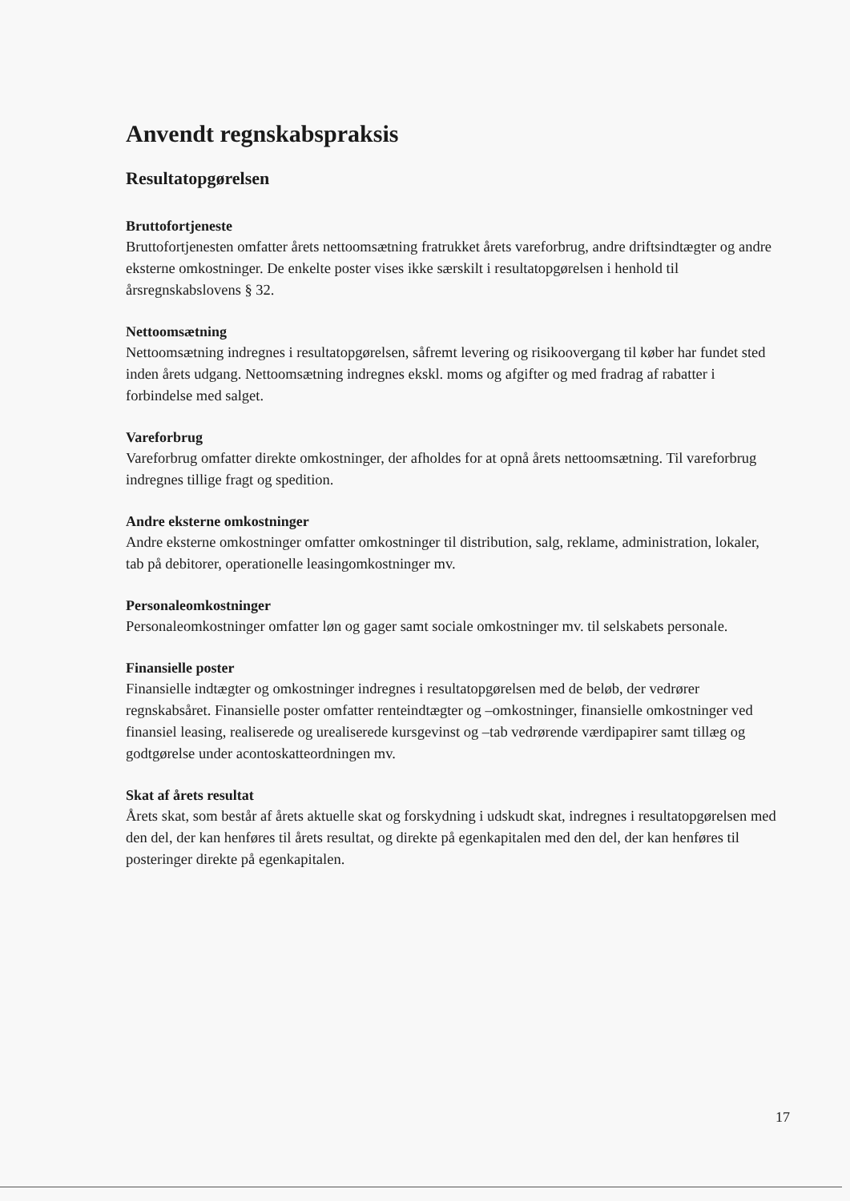Anvendt regnskabspraksis
Resultatopgørelsen
Bruttofortjeneste
Bruttofortjenesten omfatter årets nettoomsætning fratrukket årets vareforbrug, andre driftsindtægter og andre eksterne omkostninger. De enkelte poster vises ikke særskilt i resultatopgørelsen i henhold til årsregnskabslovens § 32.
Nettoomsætning
Nettoomsætning indregnes i resultatopgørelsen, såfremt levering og risikoovergang til køber har fundet sted inden årets udgang. Nettoomsætning indregnes ekskl. moms og afgifter og med fradrag af rabatter i forbindelse med salget.
Vareforbrug
Vareforbrug omfatter direkte omkostninger, der afholdes for at opnå årets nettoomsætning. Til vareforbrug indregnes tillige fragt og spedition.
Andre eksterne omkostninger
Andre eksterne omkostninger omfatter omkostninger til distribution, salg, reklame, administration, lokaler, tab på debitorer, operationelle leasingomkostninger mv.
Personaleomkostninger
Personaleomkostninger omfatter løn og gager samt sociale omkostninger mv. til selskabets personale.
Finansielle poster
Finansielle indtægter og omkostninger indregnes i resultatopgørelsen med de beløb, der vedrører regnskabsåret. Finansielle poster omfatter renteindtægter og –omkostninger, finansielle omkostninger ved finansiel leasing, realiserede og urealiserede kursgevinst og –tab vedrørende værdipapirer samt tillæg og godtgørelse under acontoskatteordningen mv.
Skat af årets resultat
Årets skat, som består af årets aktuelle skat og forskydning i udskudt skat, indregnes i resultatopgørelsen med den del, der kan henføres til årets resultat, og direkte på egenkapitalen med den del, der kan henføres til posteringer direkte på egenkapitalen.
17